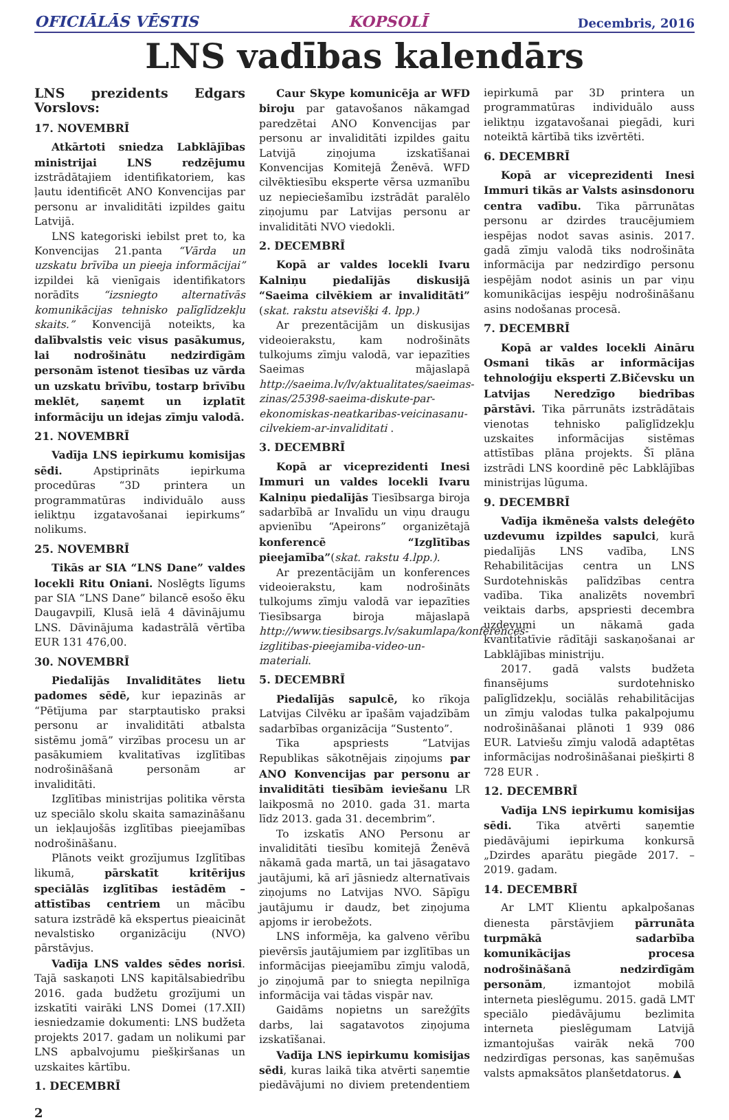OFICIĀLĀS VĒSTIS KOPSOLĪ Decembris, 2016
LNS vadības kalendārs
LNS prezidents Edgars Vorslovs:
17. NOVEMBRĪ
Atkārtoti sniedza Labklājības ministrijai LNS redzējumu izstrādātajiem identifikatoriem, kas ļautu identificēt ANO Konvencijas par personu ar invaliditāti izpildes gaitu Latvijā.
LNS kategoriski iebilst pret to, ka Konvencijas 21.panta “Vārda un uzskatu brīvība un pieeja informācijai” izpildei kā vienīgais identifikators norādīts “izsniegto alternatīvās komunikācijas tehnisko palīglīdzekļu skaits.” Konvencijā noteikts, ka dalībvalstis veic visus pasākumus, lai nodrošinātu nedzirdīgām personām īstenot tiesības uz vārda un uzskatu brīvību, tostarp brīvību meklēt, saņemt un izplatīt informāciju un idejas zīmju valodā.
21. NOVEMBRĪ
Vadīja LNS iepirkumu komisijas sēdi. Apstiprināts iepirkuma procedūras “3D printera un programmatūras individuālo auss ieliktņu izgatavošanai iepirkums” nolikums.
25. NOVEMBRĪ
Tikās ar SIA “LNS Dane” valdes locekli Ritu Oniani. Noslēgts līgums par SIA “LNS Dane” bilancē esošo ēku Daugavpilī, Klusā ielā 4 dāvinājumu LNS. Dāvinājuma kadastrālā vērtība EUR 131 476,00.
30. NOVEMBRĪ
Piedalījās Invaliditātes lietu padomes sēdē, kur iepazinās ar “Pētījuma par starptautisko praksi personu ar invaliditāti atbalsta sistēmu jomā” virzības procesu un ar pasākumiem kvalitatīvas izglītības nodrošināšanā personām ar invaliditāti.
Izglītības ministrijas politika vērsta uz speciālo skolu skaita samazināšanu un iekļaujošās izglītības pieejamības nodrošināšanu.
Plānots veikt grozījumus Izglītības likumā, pārskatīt kritērijus speciālās izglītības iestādēm – attīstības centriem un mācību satura izstrādē kā ekspertus pieaicināt nevalstisko organizāciju (NVO) pārstāvjus.
Vadīja LNS valdes sēdes norisi. Tajā saskaņoti LNS kapitālsabiedrību 2016. gada budžetu grozījumi un izskatīti vairāki LNS Domei (17.XII) iesniedzamie dokumenti: LNS budžeta projekts 2017. gadam un nolikumi par LNS apbalvojumu piešķiršanas un uzskaites kārtību.
1. DECEMBRĪ
Caur Skype komunicēja ar WFD biroju par gatavošanos nākamgad paredzētai ANO Konvencijas par personu ar invaliditāti izpildes gaitu Latvijā ziņojuma izskatīšanai Konvencijas Komitejā Ženēvā. WFD cilvēktiesību eksperte vērsa uzmanību uz nepieciešamību izstrādāt paralēlo ziņojumu par Latvijas personu ar invaliditāti NVO viedokli.
2. DECEMBRĪ
Kopā ar valdes locekli Ivaru Kalniņu piedalījās diskusijā “Saeima cilvēkiem ar invaliditāti” (skat. rakstu atsevišķi 4. lpp.)
Ar prezentācijām un diskusijas videoierakstu, kam nodrošināts tulkojums zīmju valodā, var iepazīties Saeimas mājaslapā http://saeima.lv/lv/aktualitates/saeimas-zinas/25398-saeima-diskute-par-ekonomiskas-neatkaribas-veicinasanu-cilvekiem-ar-invaliditati .
3. DECEMBRĪ
Kopā ar viceprezidenti Inesi Immuri un valdes locekli Ivaru Kalniņu piedalījās Tiesībsarga biroja sadarbībā ar Invalīdu un viņu draugu apvienību “Apeirons” organizētajā konferencē “Izglītības pieejamība”(skat. rakstu 4.lpp.).
Ar prezentācijām un konferences videoierakstu, kam nodrošināts tulkojums zīmju valodā var iepazīties Tiesībsarga biroja mājaslapā http://www.tiesibsargs.lv/sakumlapa/konferences-izglitibas-pieejamiba-video-un-materiali.
5. DECEMBRĪ
Piedalījās sapulcē, ko rīkoja Latvijas Cilvēku ar īpašām vajadzībām sadarbības organizācija “Sustento”.
Tika apspriests “Latvijas Republikas sākotnējais ziņojums par ANO Konvencijas par personu ar invaliditāti tiesībām ieviešanu LR laikposmā no 2010. gada 31. marta līdz 2013. gada 31. decembrim”.
To izskatīs ANO Personu ar invaliditāti tiesību komitejā Ženēvā nākamā gada martā, un tai jāsagatavo jautājumi, kā arī jāsniedz alternatīvais ziņojums no Latvijas NVO. Sāpīgu jautājumu ir daudz, bet ziņojuma apjoms ir ierobežots.
LNS informēja, ka galveno vērību pievērsīs jautājumiem par izglītības un informācijas pieejamību zīmju valodā, jo ziņojumā par to sniegta nepilnīga informācija vai tādas vispār nav.
Gaidāms nopietns un sarežģīts darbs, lai sagatavotos ziņojuma izskatīšanai.
Vadīja LNS iepirkumu komisijas sēdi, kuras laikā tika atvērti saņemtie piedāvājumi no diviem pretendentiem iepirkumā par 3D printera un programmatūras individuālo auss ieliktņu izgatavošanai piegādi, kuri noteiktā kārtībā tiks izvērtēti.
6. DECEMBRĪ
Kopā ar viceprezidenti Inesi Immuri tikās ar Valsts asinsdonoru centra vadību. Tika pārrunātas personu ar dzirdes traucējumiem iespējas nodot savas asinis. 2017. gadā zīmju valodā tiks nodrošināta informācija par nedzirdīgo personu iespējām nodot asinis un par viņu komunikācijas iespēju nodrošināšanu asins nodošanas procesā.
7. DECEMBRĪ
Kopā ar valdes locekli Aināru Osmani tikās ar informācijas tehnoloģiju eksperti Z.Bičevsku un Latvijas Neredzīgo biedrības pārstāvi. Tika pārrunāts izstrādātais vienotas tehnisko palīglīdzekļu uzskaites informācijas sistēmas attīstības plāna projekts. Šī plāna izstrādi LNS koordinē pēc Labklājības ministrijas lūguma.
9. DECEMBRĪ
Vadīja ikmēneša valsts deleģēto uzdevumu izpildes sapulci, kurā piedalījās LNS vadība, LNS Rehabilitācijas centra un LNS Surdotehniskās palīdzības centra vadība. Tika analizēts novembrī veiktais darbs, apspriesti decembra uzdevumi un nākamā gada kvantitatīvie rādītāji saskaņošanai ar Labklājības ministriju.
2017. gadā valsts budžeta finansējums surdotehnisko palīglīdzekļu, sociālās rehabilitācijas un zīmju valodas tulka pakalpojumu nodrošināšanai plānoti 1 939 086 EUR. Latviešu zīmju valodā adaptētas informācijas nodrošināšanai piešķirti 8 728 EUR .
12. DECEMBRĪ
Vadīja LNS iepirkumu komisijas sēdi. Tika atvērti saņemtie piedāvājumi iepirkuma konkursā „Dzirdes aparātu piegāde 2017. – 2019. gadam.
14. DECEMBRĪ
Ar LMT Klientu apkalpošanas dienesta pārstāvjiem pārrunāta turpmākā sadarbība komunikācijas procesa nodrošināšanā nedzirdīgām personām, izmantojot mobilā interneta pieslēgumu. 2015. gadā LMT speciālo piedāvājumu bezlimita interneta pieslēgumam Latvijā izmantojušas vairāk nekā 700 nedzirdīgas personas, kas saņēmušas valsts apmaksātos planšetdatorus. ▲
2